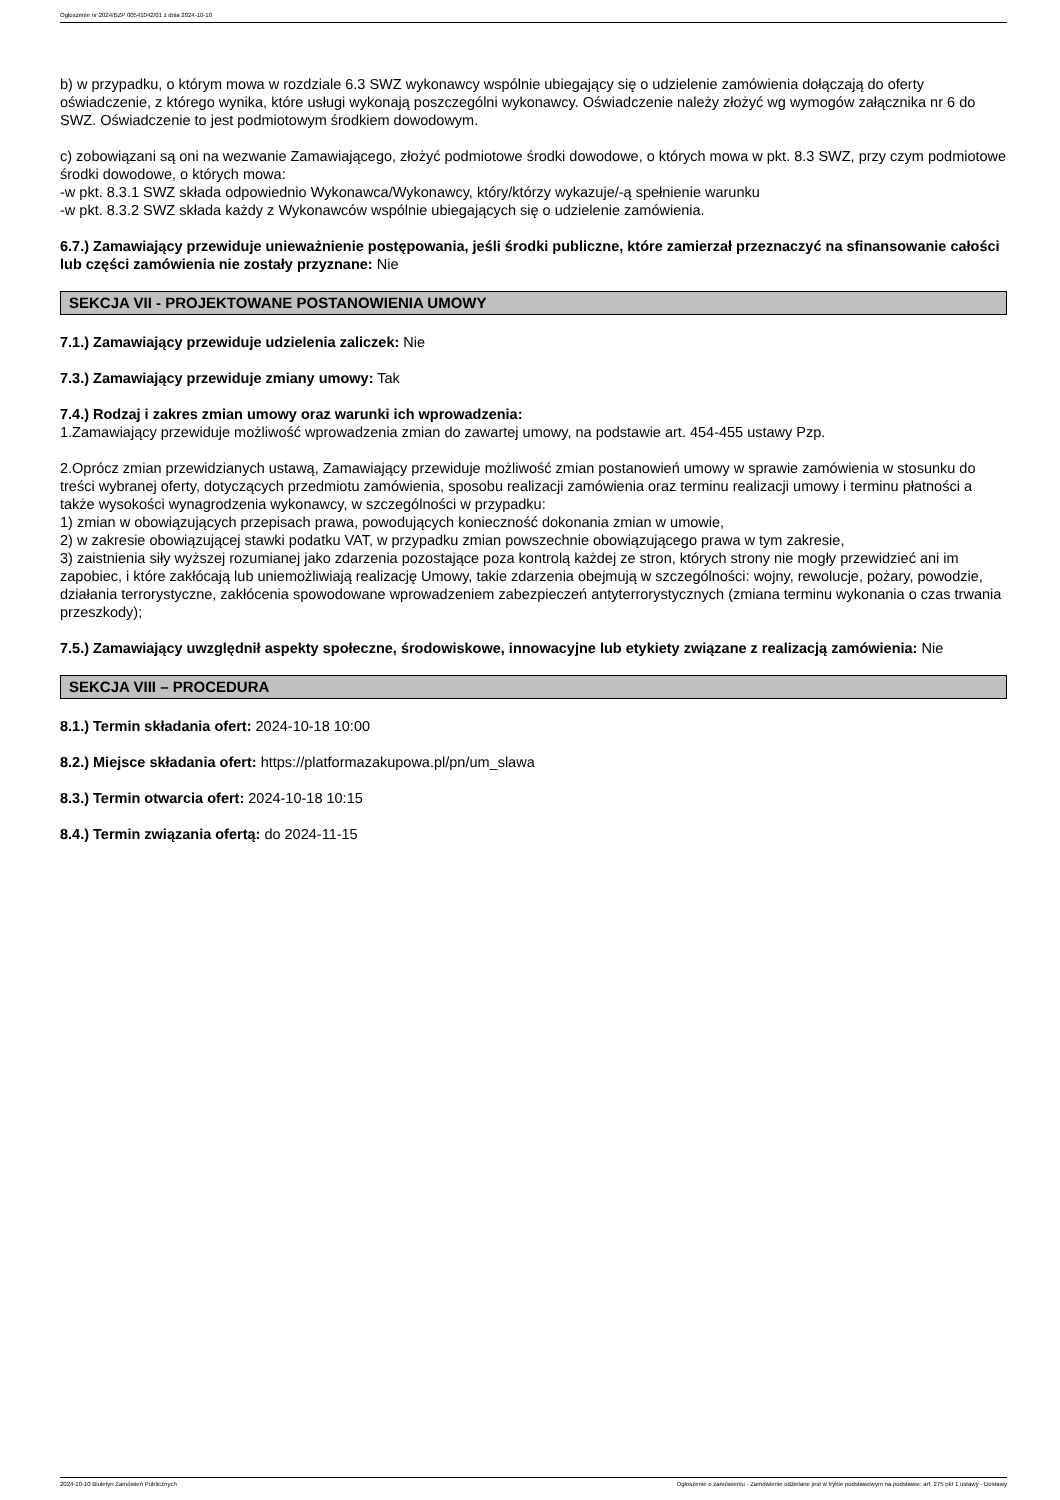Ogłoszenie nr 2024/BZP 00541042/01 z dnia 2024-10-10
b) w przypadku, o którym mowa w rozdziale 6.3 SWZ wykonawcy wspólnie ubiegający się o udzielenie zamówienia dołączają do oferty oświadczenie, z którego wynika, które usługi wykonają poszczególni wykonawcy. Oświadczenie należy złożyć wg wymogów załącznika nr 6 do SWZ. Oświadczenie to jest podmiotowym środkiem dowodowym.
c) zobowiązani są oni na wezwanie Zamawiającego, złożyć podmiotowe środki dowodowe, o których mowa w pkt. 8.3 SWZ, przy czym podmiotowe środki dowodowe, o których mowa:
-w pkt. 8.3.1 SWZ składa odpowiednio Wykonawca/Wykonawcy, który/którzy wykazuje/-ą spełnienie warunku
-w pkt. 8.3.2 SWZ składa każdy z Wykonawców wspólnie ubiegających się o udzielenie zamówienia.
6.7.) Zamawiający przewiduje unieważnienie postępowania, jeśli środki publiczne, które zamierzał przeznaczyć na sfinansowanie całości lub części zamówienia nie zostały przyznane: Nie
SEKCJA VII - PROJEKTOWANE POSTANOWIENIA UMOWY
7.1.) Zamawiający przewiduje udzielenia zaliczek: Nie
7.3.) Zamawiający przewiduje zmiany umowy: Tak
7.4.) Rodzaj i zakres zmian umowy oraz warunki ich wprowadzenia:
1.Zamawiający przewiduje możliwość wprowadzenia zmian do zawartej umowy, na podstawie art. 454-455 ustawy Pzp.
2.Oprócz zmian przewidzianych ustawą, Zamawiający przewiduje możliwość zmian postanowień umowy w sprawie zamówienia w stosunku do treści wybranej oferty, dotyczących przedmiotu zamówienia, sposobu realizacji zamówienia oraz terminu realizacji umowy i terminu płatności a także wysokości wynagrodzenia wykonawcy, w szczególności w przypadku:
1) zmian w obowiązujących przepisach prawa, powodujących konieczność dokonania zmian w umowie,
2) w zakresie obowiązującej stawki podatku VAT, w przypadku zmian powszechnie obowiązującego prawa w tym zakresie,
3) zaistnienia siły wyższej rozumianej jako zdarzenia pozostające poza kontrolą każdej ze stron, których strony nie mogły przewidzieć ani im zapobiec, i które zakłócają lub uniemożliwiają realizację Umowy, takie zdarzenia obejmują w szczególności: wojny, rewolucje, pożary, powodzie, działania terrorystyczne, zakłócenia spowodowane wprowadzeniem zabezpieczeń antyterrorystycznych (zmiana terminu wykonania o czas trwania przeszkody);
7.5.) Zamawiający uwzględnił aspekty społeczne, środowiskowe, innowacyjne lub etykiety związane z realizacją zamówienia: Nie
SEKCJA VIII – PROCEDURA
8.1.) Termin składania ofert: 2024-10-18 10:00
8.2.) Miejsce składania ofert: https://platformazakupowa.pl/pn/um_slawa
8.3.) Termin otwarcia ofert: 2024-10-18 10:15
8.4.) Termin związania ofertą: do 2024-11-15
2024-10-10 Biuletyn Zamówień Publicznych Ogłoszenie o zamówieniu - Zamówienie udzielane jest w trybie podstawowym na podstawie: art. 275 pkt 1 ustawy - Dostawy